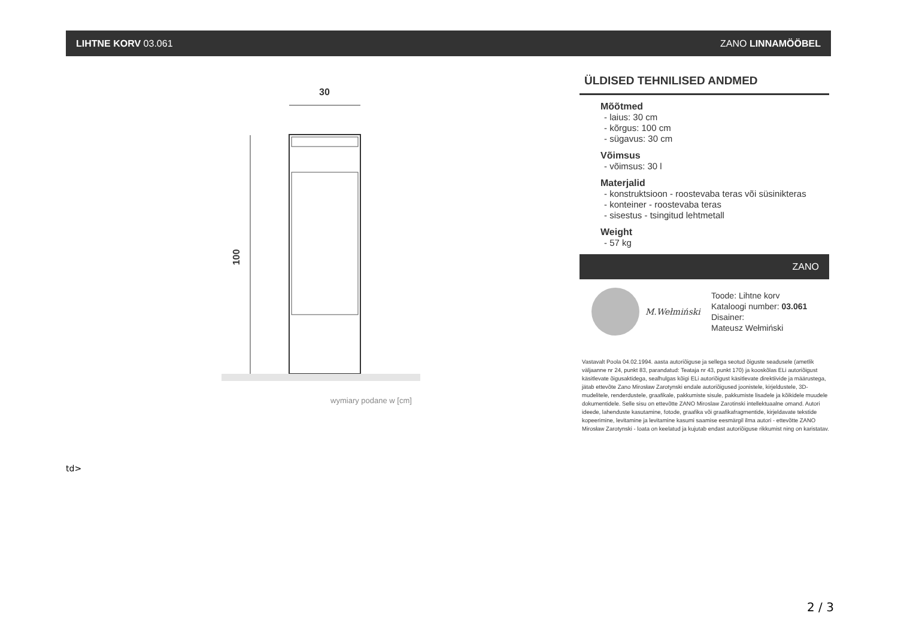LIHTNE KORV 03.061 ZANO LINNAMÖÖBEL
30
100
wymiary podane w [cm]
ÜLDISED TEHNILISED ANDMED
Mõõtmed
- laius: 30 cm
- kõrgus: 100 cm
- sügavus: 30 cm
Võimsus
- võimsus: 30 l
Materjalid
- konstruktsioon - roostevaba teras või süsinikteras
- konteiner - roostevaba teras
- sisestus - tsingitud lehtmetall
Weight
- 57 kg
ZANO
M.Wełmiński
Toode: Lihtne korv
Kataloogi number: 03.061
Disainer:
Mateusz Wełmiński
Vastavalt Poola 04.02.1994. aasta autoriõiguse ja sellega seotud õiguste seadusele (ametlik väljaanne nr 24, punkt 83, parandatud: Teataja nr 43, punkt 170) ja kooskõlas ELi autoriõigust käsitlevate õigusaktidega, sealhulgas kõigi ELi autoriõigust käsitlevate direktiivide ja määrustega, jätab ettevõte Zano Mirosław Zarotynski endale autoriõigused joonistele, kirjeldustele, 3D-mudelitele, renderdustele, graafikale, pakkumiste sisule, pakkumiste lisadele ja kõikidele muudele dokumentidele. Selle sisu on ettevõtte ZANO Miroslaw Zarotinski intellektuaalne omand. Autori ideede, lahenduste kasutamine, fotode, graafika või graafikafragmentide, kirjeldavate tekstide kopeerimine, levitamine ja levitamine kasumi saamise eesmärgil ilma autori - ettevõtte ZANO Mirosław Zarotynski - loata on keelatud ja kujutab endast autoriõiguse rikkumist ning on karistatav.
td>
2 / 3